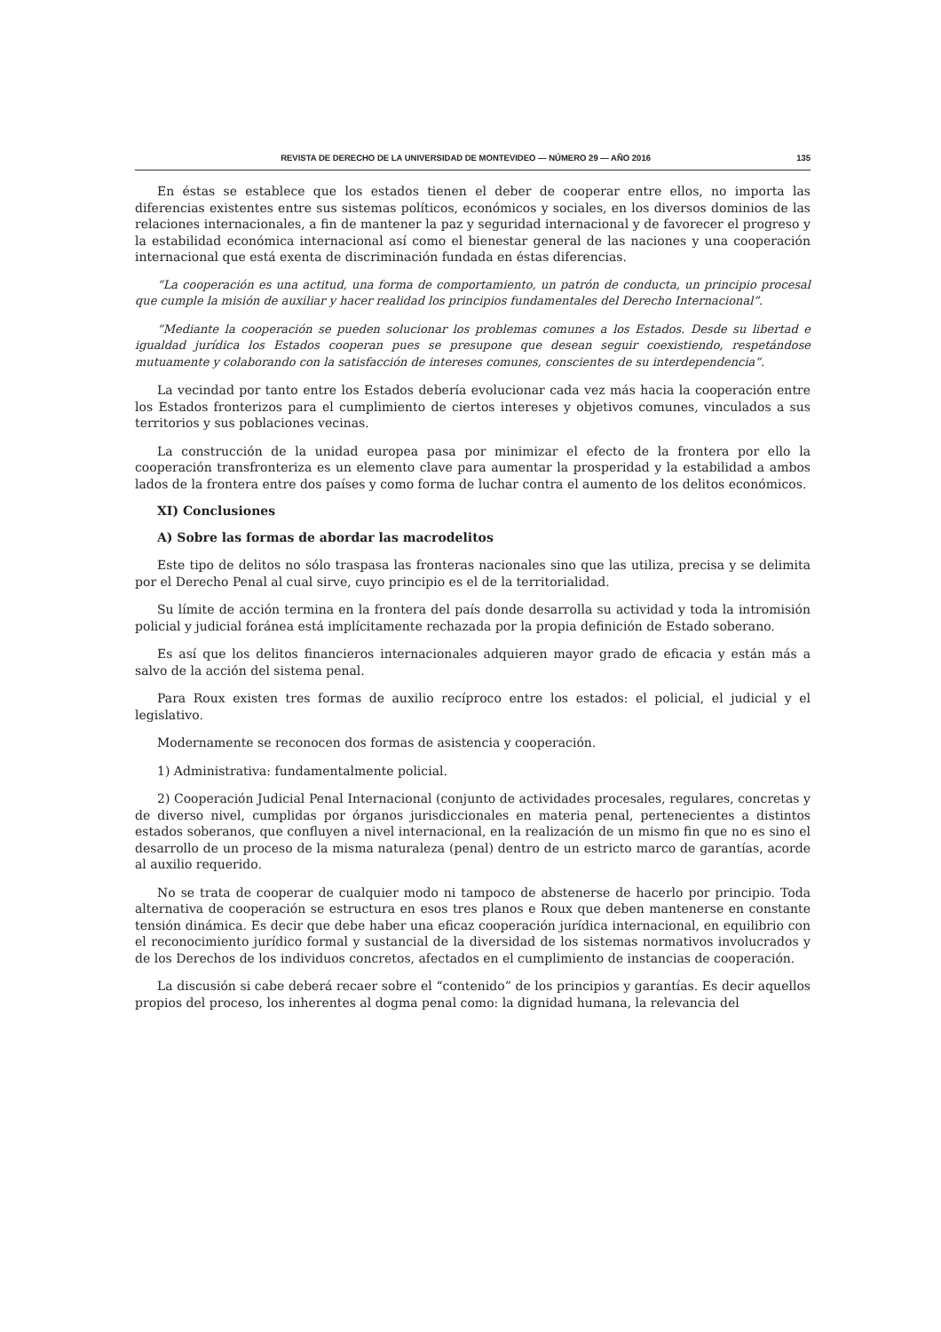REVISTA DE DERECHO DE LA UNIVERSIDAD DE MONTEVIDEO — NÚMERO 29 — AÑO 2016 135
En éstas se establece que los estados tienen el deber de cooperar entre ellos, no importa las diferencias existentes entre sus sistemas políticos, económicos y sociales, en los diversos dominios de las relaciones internacionales, a fin de mantener la paz y seguridad internacional y de favorecer el progreso y la estabilidad económica internacional así como el bienestar general de las naciones y una cooperación internacional que está exenta de discriminación fundada en éstas diferencias.
“La cooperación es una actitud, una forma de comportamiento, un patrón de conducta, un principio procesal que cumple la misión de auxiliar y hacer realidad los principios fundamentales del Derecho Internacional”.
“Mediante la cooperación se pueden solucionar los problemas comunes a los Estados. Desde su libertad e igualdad jurídica los Estados cooperan pues se presupone que desean seguir coexistiendo, respetándose mutuamente y colaborando con la satisfacción de intereses comunes, conscientes de su interdependencia”.
La vecindad por tanto entre los Estados debería evolucionar cada vez más hacia la cooperación entre los Estados fronterizos para el cumplimiento de ciertos intereses y objetivos comunes, vinculados a sus territorios y sus poblaciones vecinas.
La construcción de la unidad europea pasa por minimizar el efecto de la frontera por ello la cooperación transfronteriza es un elemento clave para aumentar la prosperidad y la estabilidad a ambos lados de la frontera entre dos países y como forma de luchar contra el aumento de los delitos económicos.
XI) Conclusiones
A) Sobre las formas de abordar las macrodelitos
Este tipo de delitos no sólo traspasa las fronteras nacionales sino que las utiliza, precisa y se delimita por el Derecho Penal al cual sirve, cuyo principio es el de la territorialidad.
Su límite de acción termina en la frontera del país donde desarrolla su actividad y toda la intromisión policial y judicial foránea está implícitamente rechazada por la propia definición de Estado soberano.
Es así que los delitos financieros internacionales adquieren mayor grado de eficacia y están más a salvo de la acción del sistema penal.
Para Roux existen tres formas de auxilio recíproco entre los estados: el policial, el judicial y el legislativo.
Modernamente se reconocen dos formas de asistencia y cooperación.
1) Administrativa: fundamentalmente policial.
2) Cooperación Judicial Penal Internacional (conjunto de actividades procesales, regulares, concretas y de diverso nivel, cumplidas por órganos jurisdiccionales en materia penal, pertenecientes a distintos estados soberanos, que confluyen a nivel internacional, en la realización de un mismo fin que no es sino el desarrollo de un proceso de la misma naturaleza (penal) dentro de un estricto marco de garantías, acorde al auxilio requerido.
No se trata de cooperar de cualquier modo ni tampoco de abstenerse de hacerlo por principio. Toda alternativa de cooperación se estructura en esos tres planos e Roux que deben mantenerse en constante tensión dinámica. Es decir que debe haber una eficaz cooperación jurídica internacional, en equilibrio con el reconocimiento jurídico formal y sustancial de la diversidad de los sistemas normativos involucrados y de los Derechos de los individuos concretos, afectados en el cumplimiento de instancias de cooperación.
La discusión si cabe deberá recaer sobre el “contenido” de los principios y garantías. Es decir aquellos propios del proceso, los inherentes al dogma penal como: la dignidad humana, la relevancia del